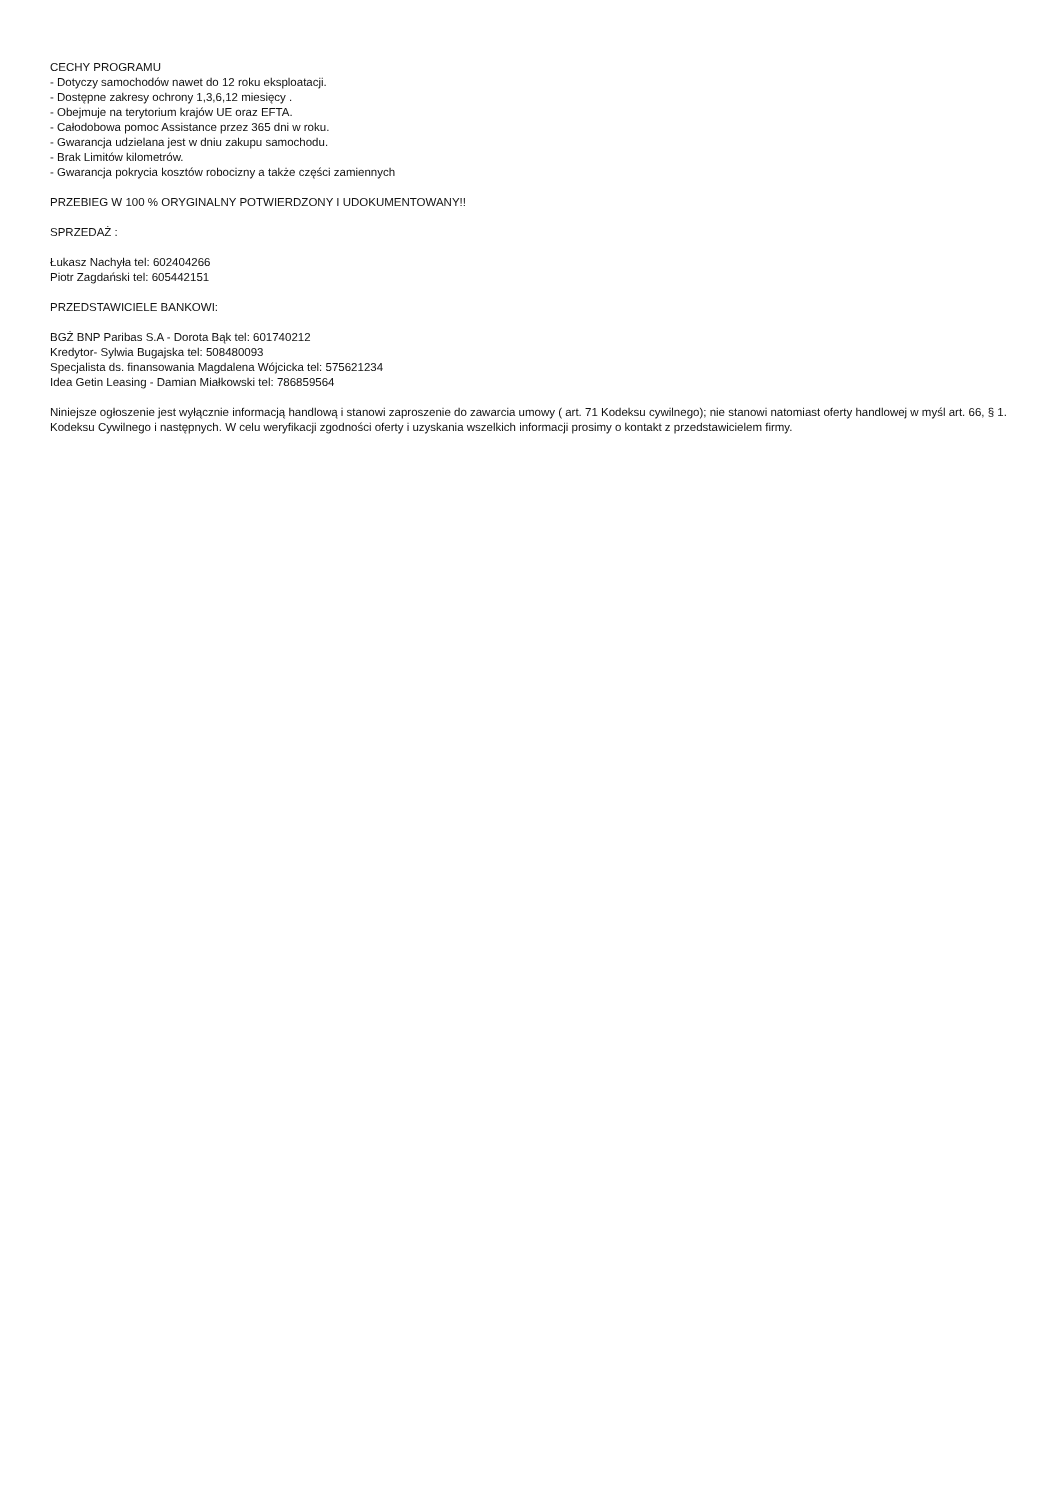CECHY PROGRAMU
- Dotyczy samochodów nawet do 12 roku eksploatacji.
- Dostępne zakresy ochrony 1,3,6,12 miesięcy .
- Obejmuje na terytorium krajów UE oraz EFTA.
- Całodobowa pomoc Assistance przez 365 dni w roku.
- Gwarancja udzielana jest w dniu zakupu samochodu.
- Brak Limitów kilometrów.
- Gwarancja pokrycia kosztów robocizny a także części zamiennych
PRZEBIEG W 100 % ORYGINALNY POTWIERDZONY I UDOKUMENTOWANY!!
SPRZEDAŻ :
Łukasz Nachyła tel: 602404266
Piotr Zagdański tel: 605442151
PRZEDSTAWICIELE BANKOWI:
BGŻ BNP Paribas S.A - Dorota Bąk tel: 601740212
Kredytor- Sylwia Bugajska tel: 508480093
Specjalista ds. finansowania Magdalena Wójcicka tel: 575621234
Idea Getin Leasing - Damian Miałkowski tel: 786859564
Niniejsze ogłoszenie jest wyłącznie informacją handlową i stanowi zaproszenie do zawarcia umowy ( art. 71 Kodeksu cywilnego); nie stanowi natomiast oferty handlowej w myśl art. 66, § 1. Kodeksu Cywilnego i następnych. W celu weryfikacji zgodności oferty i uzyskania wszelkich informacji prosimy o kontakt z przedstawicielem firmy.